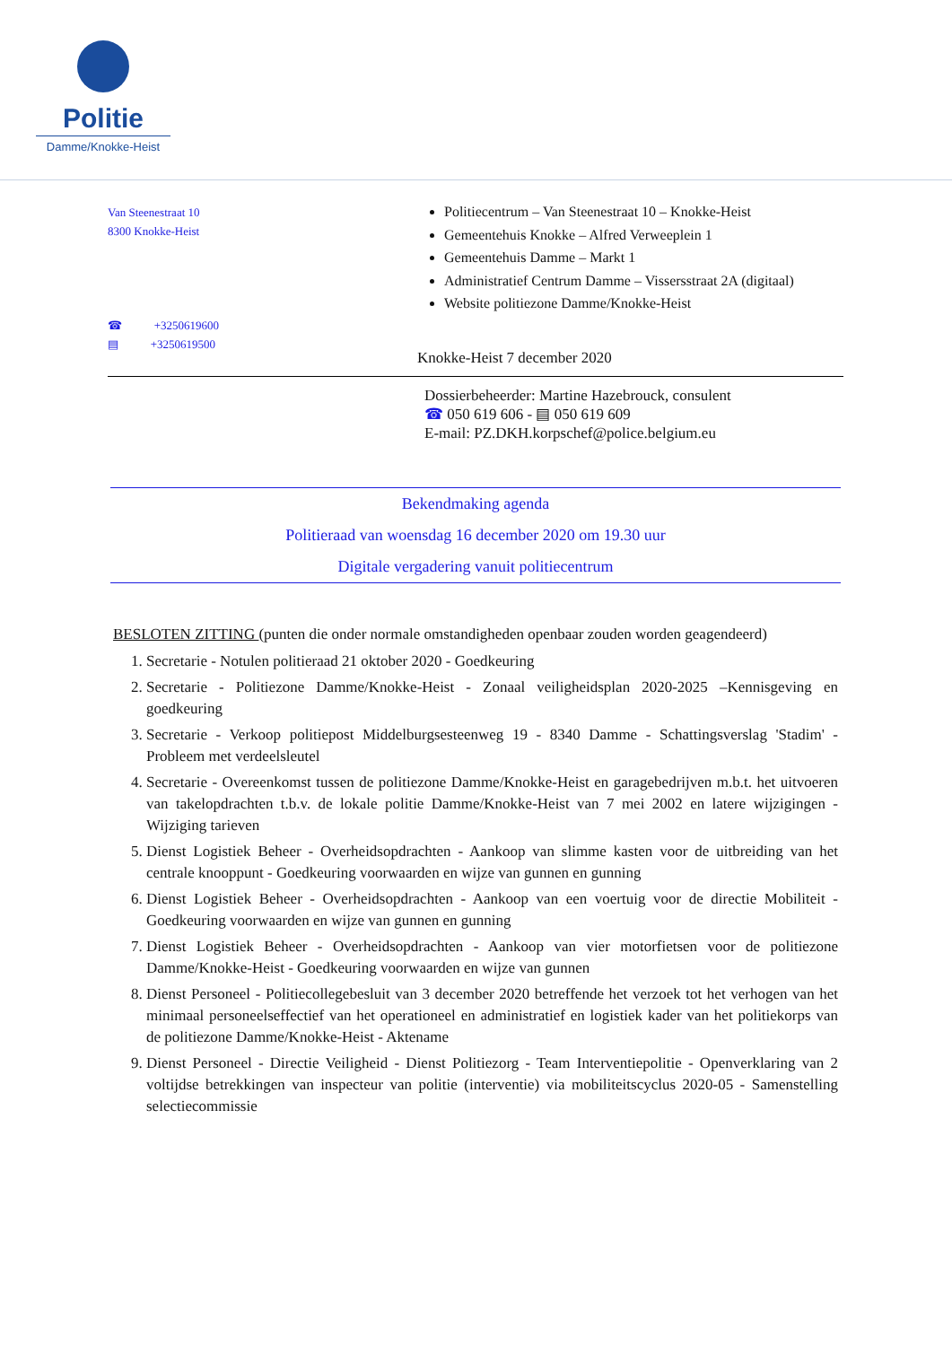Politie
Damme/Knokke-Heist
Van Steenestraat 10
8300 Knokke-Heist
☎ +3250619600
▤ +3250619500
Politiecentrum – Van Steenestraat 10 – Knokke-Heist
Gemeentehuis Knokke – Alfred Verweeplein 1
Gemeentehuis Damme – Markt 1
Administratief Centrum Damme – Vissersstraat 2A (digitaal)
Website politiezone Damme/Knokke-Heist
Knokke-Heist 7 december 2020
Dossierbeheerder: Martine Hazebrouck, consulent
☎ 050 619 606 - ▤ 050 619 609
E-mail: PZ.DKH.korpschef@police.belgium.eu
Bekendmaking agenda
Politieraad van woensdag 16 december 2020 om 19.30 uur
Digitale vergadering vanuit politiecentrum
BESLOTEN ZITTING (punten die onder normale omstandigheden openbaar zouden worden geagendeerd)
1. Secretarie - Notulen politieraad 21 oktober 2020 - Goedkeuring
2. Secretarie - Politiezone Damme/Knokke-Heist - Zonaal veiligheidsplan 2020-2025 –Kennisgeving en goedkeuring
3. Secretarie - Verkoop politiepost Middelburgsesteenweg 19 - 8340 Damme - Schattingsverslag 'Stadim' - Probleem met verdeelsleutel
4. Secretarie - Overeenkomst tussen de politiezone Damme/Knokke-Heist en garagebedrijven m.b.t. het uitvoeren van takelopdrachten t.b.v. de lokale politie Damme/Knokke-Heist van 7 mei 2002 en latere wijzigingen - Wijziging tarieven
5. Dienst Logistiek Beheer - Overheidsopdrachten - Aankoop van slimme kasten voor de uitbreiding van het centrale knooppunt - Goedkeuring voorwaarden en wijze van gunnen en gunning
6. Dienst Logistiek Beheer - Overheidsopdrachten - Aankoop van een voertuig voor de directie Mobiliteit - Goedkeuring voorwaarden en wijze van gunnen en gunning
7. Dienst Logistiek Beheer - Overheidsopdrachten - Aankoop van vier motorfietsen voor de politiezone Damme/Knokke-Heist - Goedkeuring voorwaarden en wijze van gunnen
8. Dienst Personeel - Politiecollegebesluit van 3 december 2020 betreffende het verzoek tot het verhogen van het minimaal personeelseffectief van het operationeel en administratief en logistiek kader van het politiekorps van de politiezone Damme/Knokke-Heist - Aktename
9. Dienst Personeel - Directie Veiligheid - Dienst Politiezorg - Team Interventiepolitie - Openverklaring van 2 voltijdse betrekkingen van inspecteur van politie (interventie) via mobiliteitscyclus 2020-05 - Samenstelling selectiecommissie